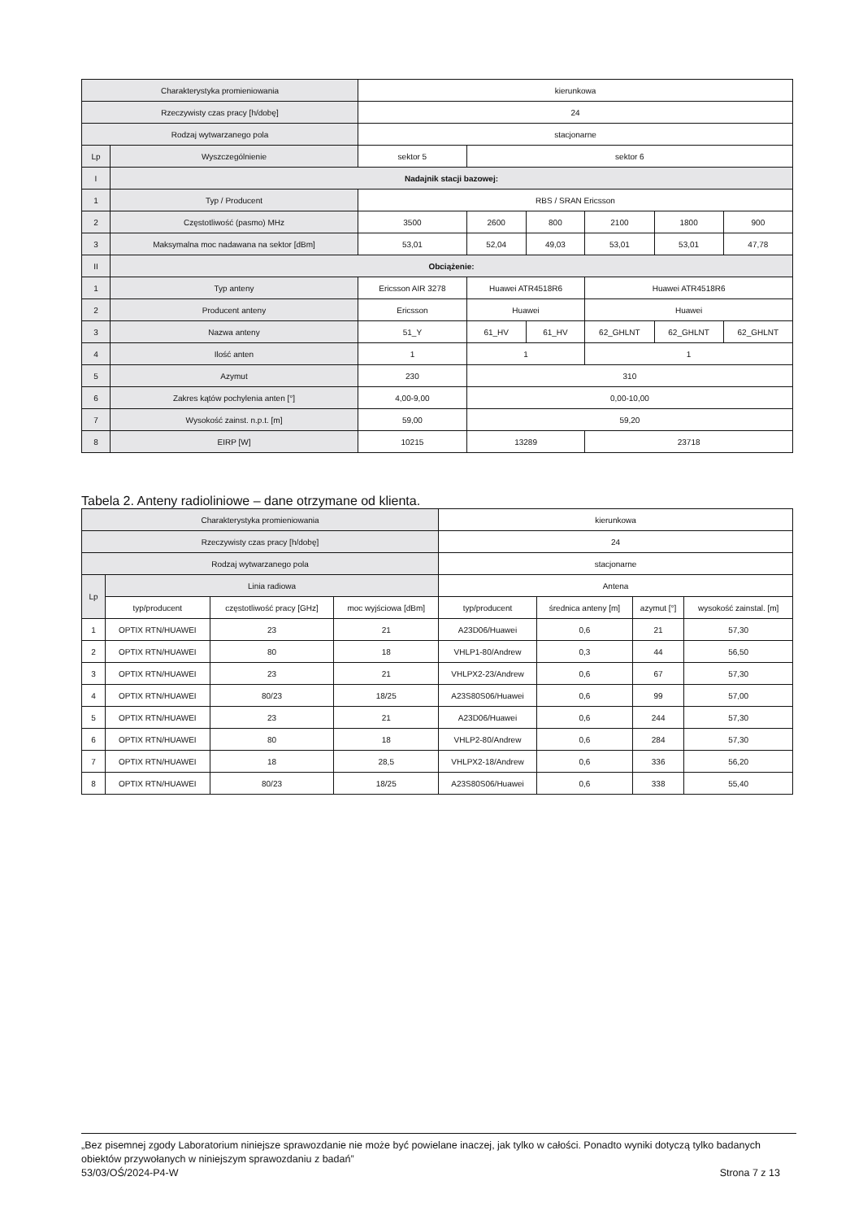| Charakterystyka promieniowania | | kierunkowa | | | | | |
| Rzeczywisty czas pracy [h/dobę] | | 24 | | | | | |
| Rodzaj wytwarzanego pola | | stacjonarne | | | | | |
| Lp | Wyszczególnienie | sektor 5 | sektor 6 | | | | |
| I | Nadajnik stacji bazowej: | | | | | | |
| 1 | Typ / Producent | RBS / SRAN Ericsson | | | | | |
| 2 | Częstotliwość (pasmo) MHz | 3500 | 2600 | 800 | 2100 | 1800 | 900 |
| 3 | Maksymalna moc nadawana na sektor [dBm] | 53,01 | 52,04 | 49,03 | 53,01 | 53,01 | 47,78 |
| II | Obciążenie: | | | | | | |
| 1 | Typ anteny | Ericsson AIR 3278 | Huawei ATR4518R6 | | Huawei ATR4518R6 | | |
| 2 | Producent anteny | Ericsson | Huawei | | Huawei | | |
| 3 | Nazwa anteny | 51_Y | 61_HV | 61_HV | 62_GHLNT | 62_GHLNT | 62_GHLNT |
| 4 | Ilość anten | 1 | 1 | | 1 | | |
| 5 | Azymut | 230 | 310 | | | | |
| 6 | Zakres kątów pochylenia anten [°] | 4,00-9,00 | 0,00-10,00 | | | | |
| 7 | Wysokość zainst. n.p.t. [m] | 59,00 | 59,20 | | | | |
| 8 | EIRP [W] | 10215 | 13289 | | 23718 | | |
Tabela 2. Anteny radioliniowe – dane otrzymane od klienta.
| Charakterystyka promieniowania | | | | kierunkowa | | | |
| Rzeczywisty czas pracy [h/dobę] | | | | 24 | | | |
| Rodzaj wytwarzanego pola | | | | stacjonarne | | | |
| Lp | Linia radiowa | | | Antena | | | |
| | typ/producent | częstotliwość pracy [GHz] | moc wyjściowa [dBm] | typ/producent | średnica anteny [m] | azymut [°] | wysokość zainstal. [m] |
| 1 | OPTIX RTN/HUAWEI | 23 | 21 | A23D06/Huawei | 0,6 | 21 | 57,30 |
| 2 | OPTIX RTN/HUAWEI | 80 | 18 | VHLP1-80/Andrew | 0,3 | 44 | 56,50 |
| 3 | OPTIX RTN/HUAWEI | 23 | 21 | VHLPX2-23/Andrew | 0,6 | 67 | 57,30 |
| 4 | OPTIX RTN/HUAWEI | 80/23 | 18/25 | A23S80S06/Huawei | 0,6 | 99 | 57,00 |
| 5 | OPTIX RTN/HUAWEI | 23 | 21 | A23D06/Huawei | 0,6 | 244 | 57,30 |
| 6 | OPTIX RTN/HUAWEI | 80 | 18 | VHLP2-80/Andrew | 0,6 | 284 | 57,30 |
| 7 | OPTIX RTN/HUAWEI | 18 | 28,5 | VHLPX2-18/Andrew | 0,6 | 336 | 56,20 |
| 8 | OPTIX RTN/HUAWEI | 80/23 | 18/25 | A23S80S06/Huawei | 0,6 | 338 | 55,40 |
„Bez pisemnej zgody Laboratorium niniejsze sprawozdanie nie może być powielane inaczej, jak tylko w całości. Ponadto wyniki dotyczą tylko badanych obiektów przywołanych w niniejszym sprawozdaniu z badań”
53/03/OŚ/2024-P4-W Strona 7 z 13